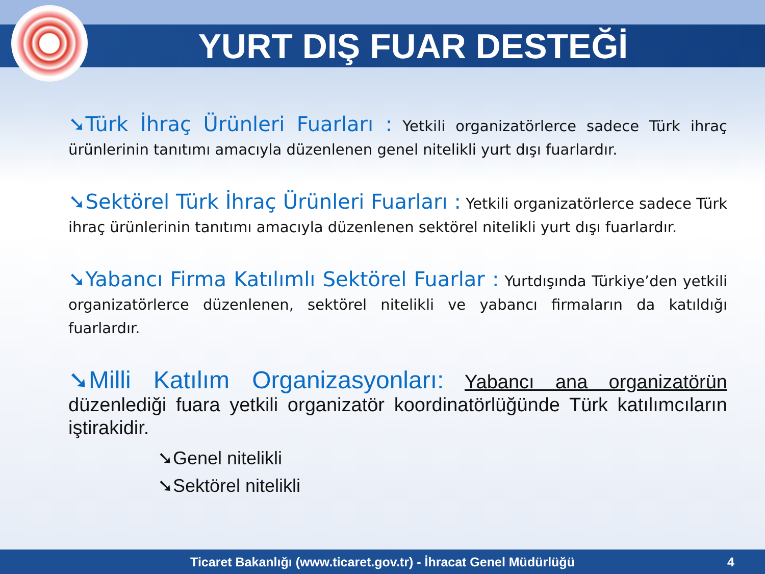YURT DIŞ FUAR DESTEĞİ
➘Türk İhraç Ürünleri Fuarları : Yetkili organizatörlerce sadece Türk ihraç ürünlerinin tanıtımı amacıyla düzenlenen genel nitelikli yurt dışı fuarlardır.
➘Sektörel Türk İhraç Ürünleri Fuarları : Yetkili organizatörlerce sadece Türk ihraç ürünlerinin tanıtımı amacıyla düzenlenen sektörel nitelikli yurt dışı fuarlardır.
➘Yabancı Firma Katılımlı Sektörel Fuarlar : Yurtdışında Türkiye’den yetkili organizatörlerce düzenlenen, sektörel nitelikli ve yabancı firmaların da katıldığı fuarlardır.
➘Milli Katılım Organizasyonları: Yabancı ana organizatörün düzenlediği fuara yetkili organizatör koordinatörlüğünde Türk katılımcıların iştirakidir.
➘Genel nitelikli
➘Sektörel nitelikli
Ticaret Bakanlığı (www.ticaret.gov.tr) - İhracat Genel Müdürlüğü 4